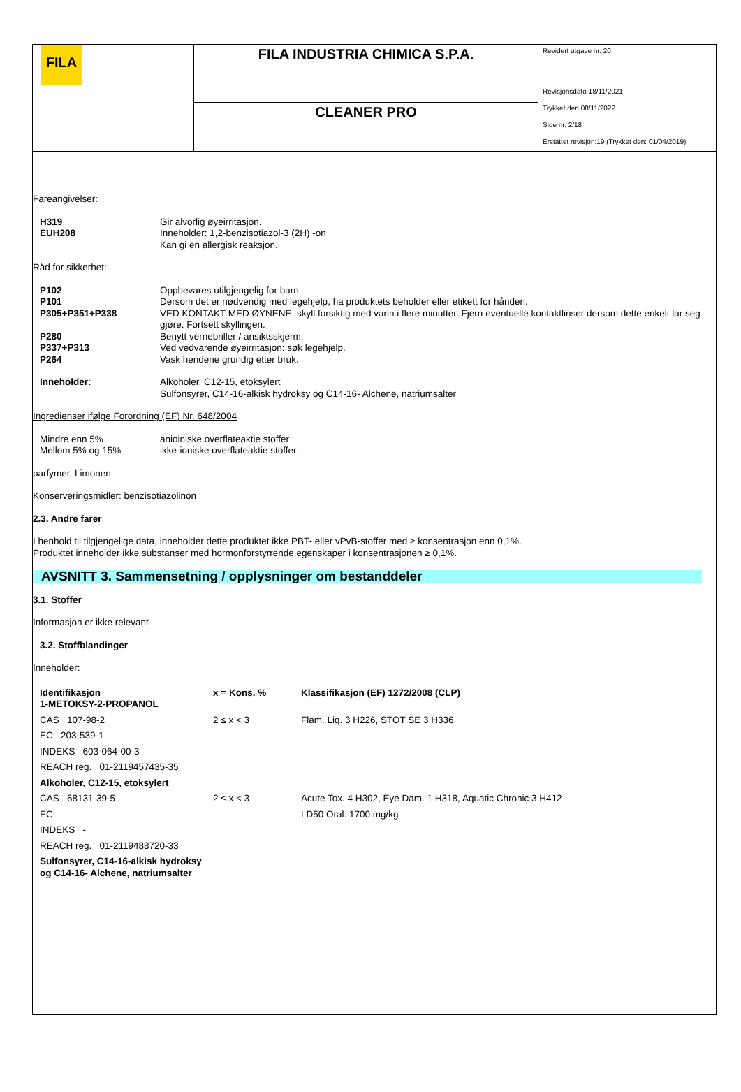| FILA | FILA INDUSTRIA CHIMICA S.P.A. | Revidert utgave nr. 20 Revisjonsdato 18/11/2021 Trykket den 08/11/2022 Side nr. 2/18 Erstattet revisjon:19 (Trykket den: 01/04/2019) |
| | CLEANER PRO | |
Fareangivelser:
| H319 | Gir alvorlig øyeirritasjon. |
| EUH208 | Inneholder: 1,2-benzisotiazol-3 (2H) -on Kan gi en allergisk reaksjon. |
Råd for sikkerhet:
| P102 | Oppbevares utilgjengelig for barn. |
| P101 | Dersom det er nødvendig med legehjelp, ha produktets beholder eller etikett for hånden. |
| P305+P351+P338 | VED KONTAKT MED ØYNENE: skyll forsiktig med vann i flere minutter. Fjern eventuelle kontaktlinser dersom dette enkelt lar seg gjøre. Fortsett skyllingen. |
| P280 | Benytt vernebriller / ansiktsskjerm. |
| P337+P313 | Ved vedvarende øyeirritasjon: søk legehjelp. |
| P264 | Vask hendene grundig etter bruk. |
| Inneholder: | Alkoholer, C12-15, etoksylert Sulfonsyrer, C14-16-alkisk hydroksy og C14-16- Alchene, natriumsalter |
Ingredienser ifølge Forordning (EF) Nr. 648/2004
| Mindre enn 5% | anioiniske overflateaktie stoffer |
| Mellom 5% og 15% | ikke-ioniske overflateaktie stoffer |
parfymer, Limonen
Konserveringsmidler: benzisotiazolinon
2.3. Andre farer
I henhold til tilgjengelige data, inneholder dette produktet ikke PBT- eller vPvB-stoffer med ≥ konsentrasjon enn 0,1%.
Produktet inneholder ikke substanser med hormonforstyrrende egenskaper i konsentrasjonen ≥ 0,1%.
AVSNITT 3. Sammensetning / opplysninger om bestanddeler
3.1. Stoffer
Informasjon er ikke relevant
3.2. Stoffblandinger
Inneholder:
| Identifikasjon 1-METOKSY-2-PROPANOL | x = Kons. % | Klassifikasjon (EF) 1272/2008 (CLP) |
| CAS 107-98-2 | 2 ≤ x < 3 | Flam. Liq. 3 H226, STOT SE 3 H336 |
| EC 203-539-1 | | |
| INDEKS 603-064-00-3 | | |
| REACH reg. 01-2119457435-35 | | |
| Alkoholer, C12-15, etoksylert | | |
| CAS 68131-39-5 | 2 ≤ x < 3 | Acute Tox. 4 H302, Eye Dam. 1 H318, Aquatic Chronic 3 H412 |
| EC | | LD50 Oral: 1700 mg/kg |
| INDEKS - | | |
| REACH reg. 01-2119488720-33 | | |
| Sulfonsyrer, C14-16-alkisk hydroksy og C14-16- Alchene, natriumsalter | | |